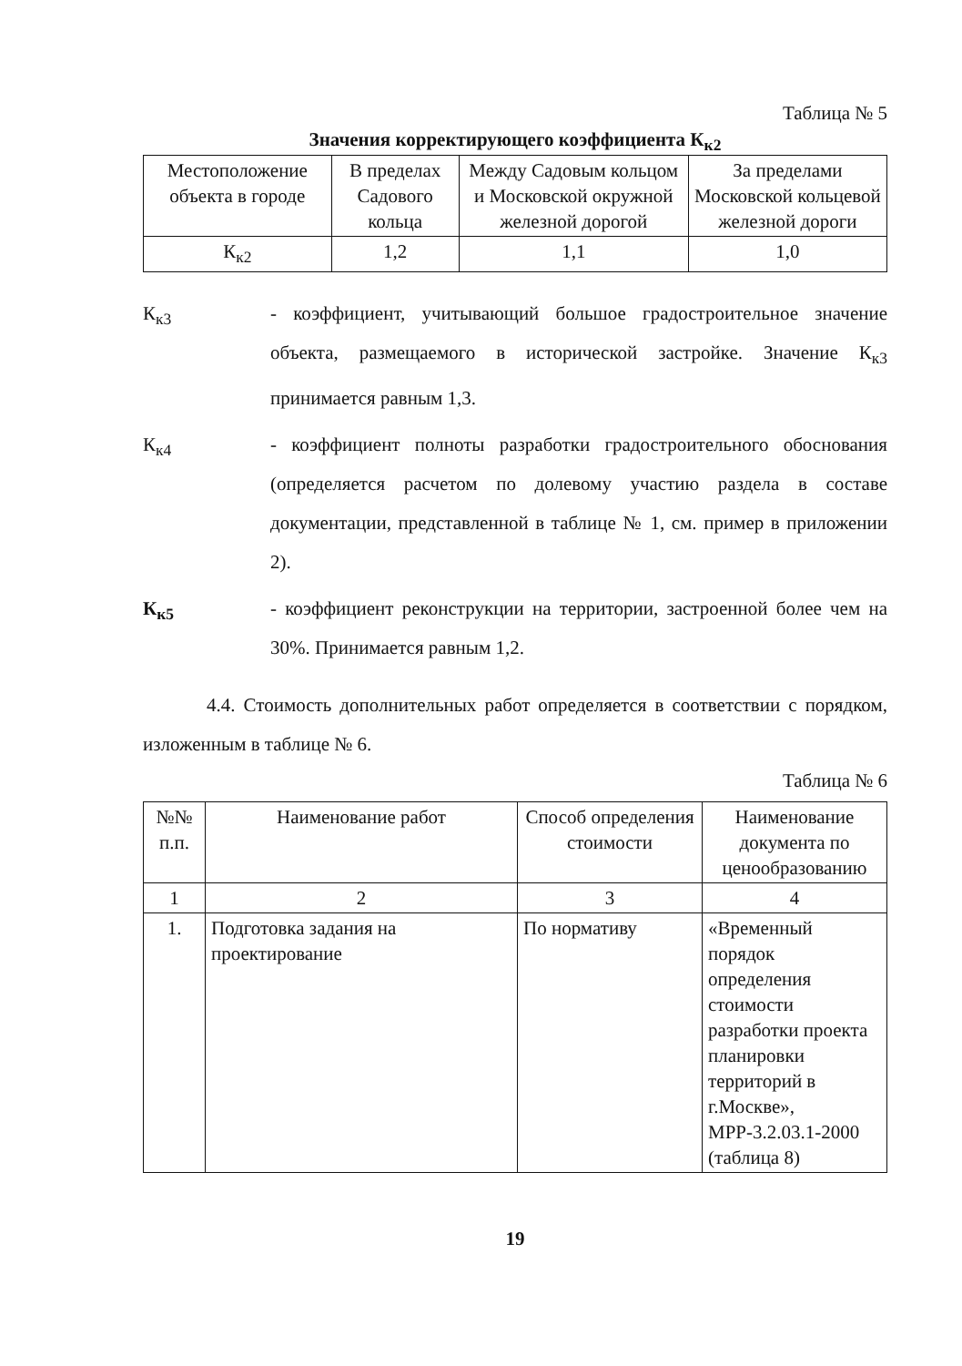Таблица № 5
Значения корректирующего коэффициента К<sub>к2</sub>
| Местоположение объекта в городе | В пределах Садового кольца | Между Садовым кольцом и Московской окружной железной дорогой | За пределами Московской кольцевой железной дороги |
| --- | --- | --- | --- |
| К<sub>к2</sub> | 1,2 | 1,1 | 1,0 |
К<sub>к3</sub> - коэффициент, учитывающий большое градостроительное значение объекта, размещаемого в исторической застройке. Значение К<sub>к3</sub> принимается равным 1,3.
К<sub>к4</sub> - коэффициент полноты разработки градостроительного обоснования (определяется расчетом по долевому участию раздела в составе документации, представленной в таблице № 1, см. пример в приложении 2).
К<sub>к5</sub> - коэффициент реконструкции на территории, застроенной более чем на 30%. Принимается равным 1,2.
4.4. Стоимость дополнительных работ определяется в соответствии с порядком, изложенным в таблице № 6.
Таблица № 6
| №№ п.п. | Наименование работ | Способ определения стоимости | Наименование документа по ценообразованию |
| --- | --- | --- | --- |
| 1 | 2 | 3 | 4 |
| 1. | Подготовка задания на проектирование | По нормативу | «Временный порядок определения стоимости разработки проекта планировки территорий в г.Москве», МРР-3.2.03.1-2000 (таблица 8) |
19